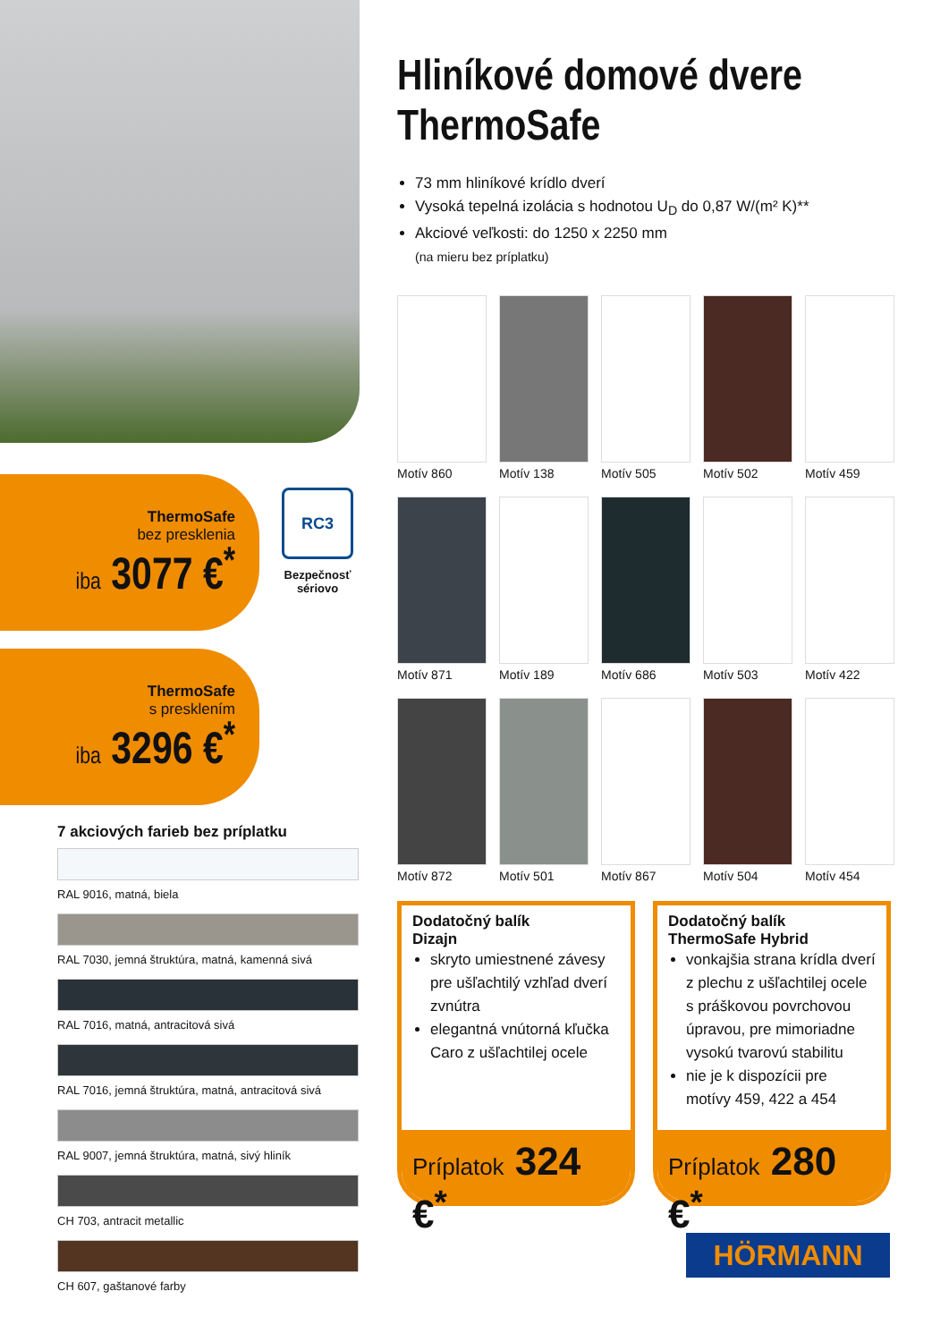ThermoSafe
bez presklenia
iba 3077 €<sup>*</sup>
ThermoSafe
s presklením
iba 3296 €<sup>*</sup>
RC3
Bezpečnosť sériovo
7 akciových farieb bez príplatku
RAL 9016, matná, biela
RAL 7030, jemná štruktúra, matná, kamenná sivá
RAL 7016, matná, antracitová sivá
RAL 7016, jemná štruktúra, matná, antracitová sivá
RAL 9007, jemná štruktúra, matná, sivý hliník
CH 703, antracit metallic
CH 607, gaštanové farby
Hliníkové domové dvere ThermoSafe
73 mm hliníkové krídlo dverí
Vysoká tepelná izolácia s hodnotou U<sub>D</sub> do 0,87 W/(m² K)**
Akciové veľkosti: do 1250 x 2250 mm
(na mieru bez príplatku)
Motív 860
Motív 138
Motív 505
Motív 502
Motív 459
Motív 871
Motív 189
Motív 686
Motív 503
Motív 422
Motív 872
Motív 501
Motív 867
Motív 504
Motív 454
Dodatočný balík
Dizajn
skryto umiestnené závesy pre ušľachtilý vzhľad dverí zvnútra
elegantná vnútorná kľučka Caro z ušľachtilej ocele
Príplatok 324 €<sup>*</sup>
Dodatočný balík
ThermoSafe Hybrid
vonkajšia strana krídla dverí z plechu z ušľachtilej ocele s práškovou povrchovou úpravou, pre mimoriadne vysokú tvarovú stabilitu
nie je k dispozícii pre motívy 459, 422 a 454
Príplatok 280 €<sup>*</sup>
HÖRMANN